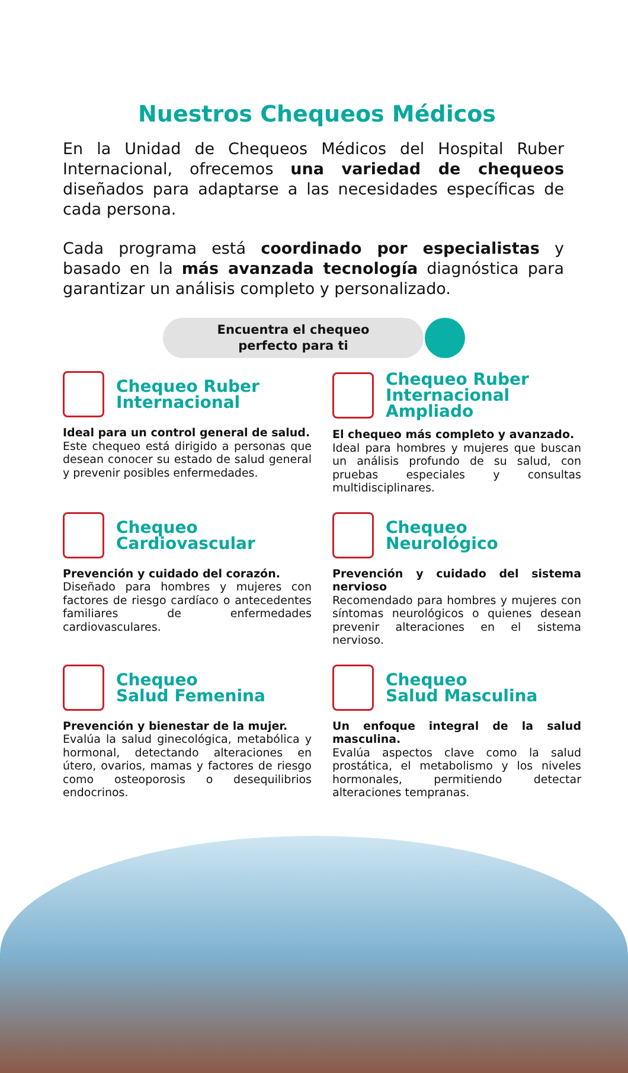Nuestros Chequeos Médicos
En la Unidad de Chequeos Médicos del Hospital Ruber Internacional, ofrecemos una variedad de chequeos diseñados para adaptarse a las necesidades específicas de cada persona.
Cada programa está coordinado por especialistas y basado en la más avanzada tecnología diagnóstica para garantizar un análisis completo y personalizado.
Encuentra el chequeo
perfecto para ti
Chequeo Ruber
Internacional
Ideal para un control general de salud.
Este chequeo está dirigido a personas que desean conocer su estado de salud general y prevenir posibles enfermedades.
Chequeo Ruber
Internacional Ampliado
El chequeo más completo y avanzado.
Ideal para hombres y mujeres que buscan un análisis profundo de su salud, con pruebas especiales y consultas multidisciplinares.
Chequeo
Cardiovascular
Prevención y cuidado del corazón.
Diseñado para hombres y mujeres con factores de riesgo cardíaco o antecedentes familiares de enfermedades cardiovasculares.
Chequeo
Neurológico
Prevención y cuidado del sistema nervioso
Recomendado para hombres y mujeres con síntomas neurológicos o quienes desean prevenir alteraciones en el sistema nervioso.
Chequeo
Salud Femenina
Prevención y bienestar de la mujer.
Evalúa la salud ginecológica, metabólica y hormonal, detectando alteraciones en útero, ovarios, mamas y factores de riesgo como osteoporosis o desequilibrios endocrinos.
Chequeo
Salud Masculina
Un enfoque integral de la salud masculina.
Evalúa aspectos clave como la salud prostática, el metabolismo y los niveles hormonales, permitiendo detectar alteraciones tempranas.